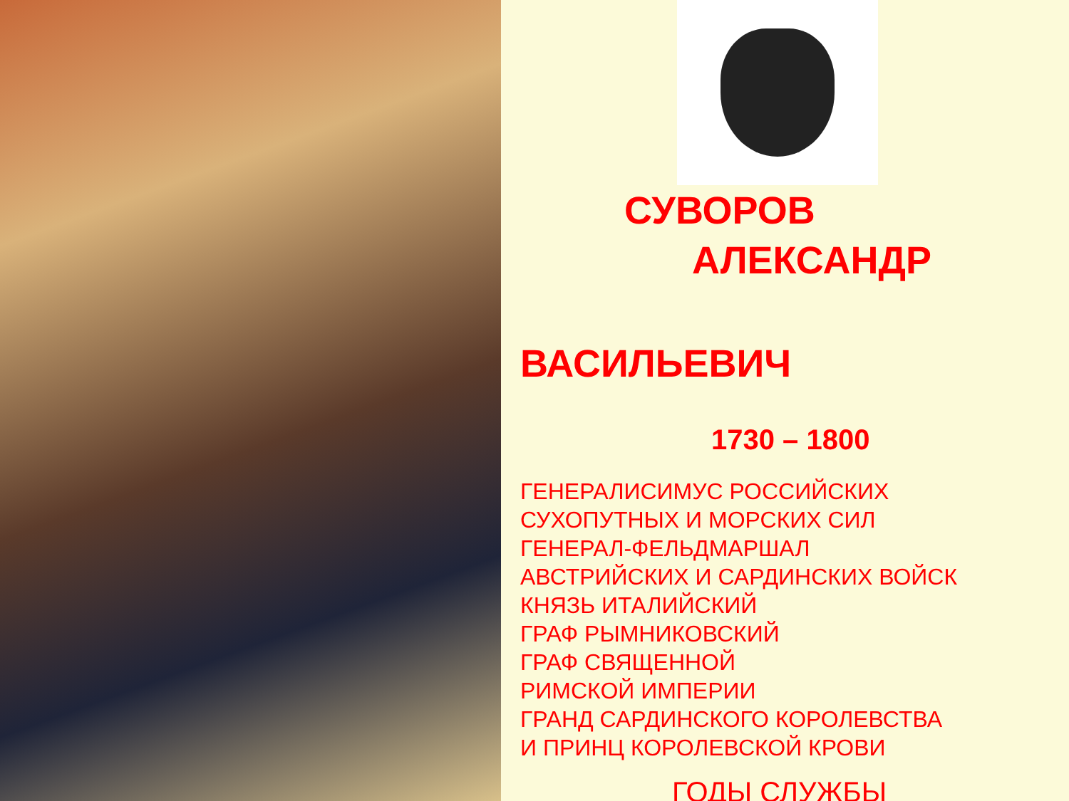СУВОРОВ
АЛЕКСАНДР
ВАСИЛЬЕВИЧ
1730 – 1800
ГЕНЕРАЛИСИМУС РОССИЙСКИХ
СУХОПУТНЫХ И МОРСКИХ СИЛ
ГЕНЕРАЛ-ФЕЛЬДМАРШАЛ
АВСТРИЙСКИХ И САРДИНСКИХ ВОЙСК
КНЯЗЬ ИТАЛИЙСКИЙ
ГРАФ РЫМНИКОВСКИЙ
ГРАФ СВЯЩЕННОЙ
РИМСКОЙ ИМПЕРИИ
ГРАНД САРДИНСКОГО КОРОЛЕВСТВА
И ПРИНЦ КОРОЛЕВСКОЙ КРОВИ
ГОДЫ СЛУЖБЫ